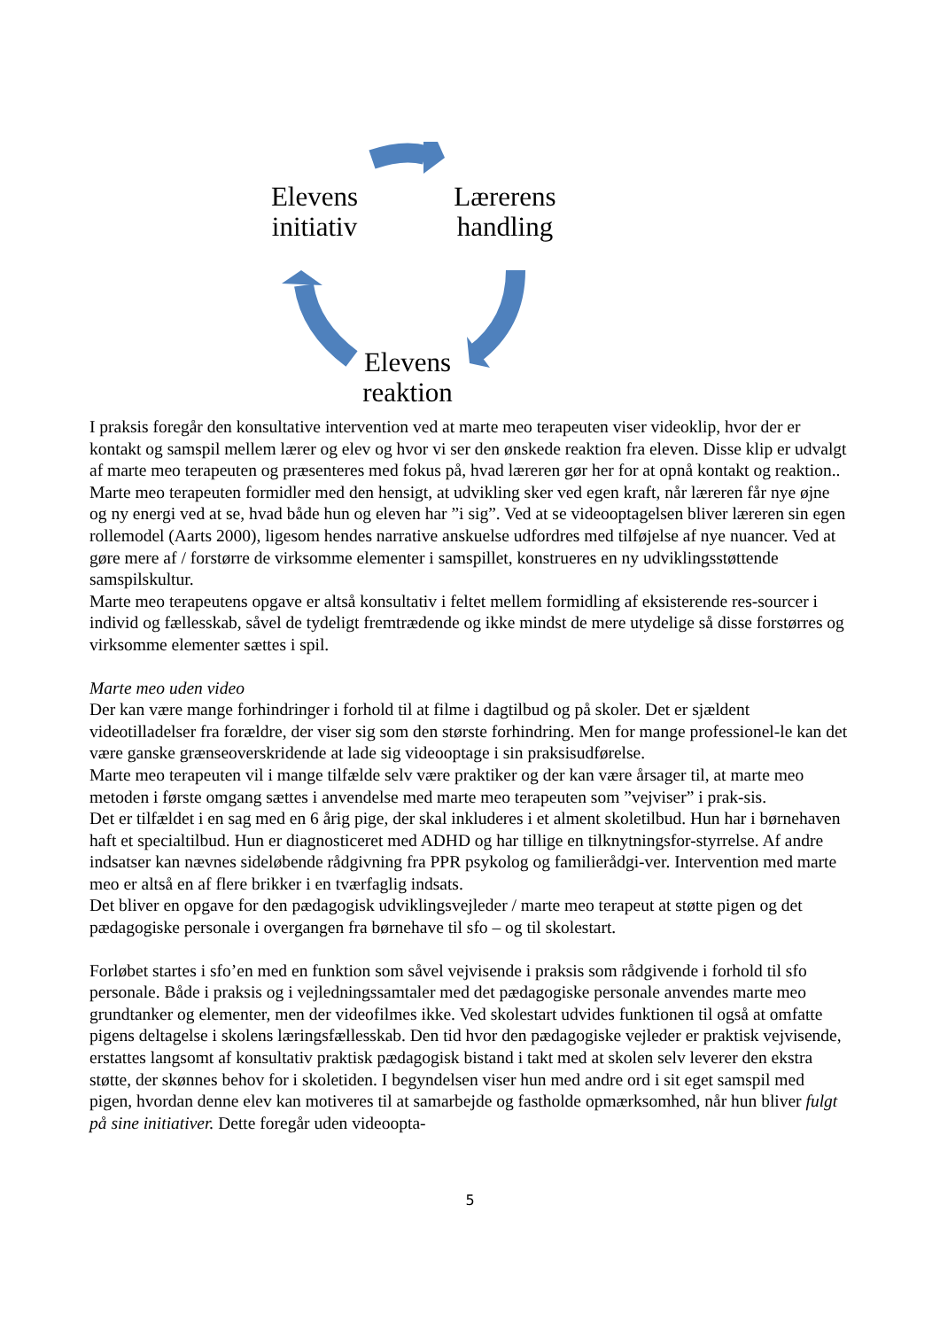Elevens
initiativ
Lærerens
handling
Elevens
reaktion
I praksis foregår den konsultative intervention ved at marte meo terapeuten viser videoklip, hvor der er kontakt og samspil mellem lærer og elev og hvor vi ser den ønskede reaktion fra eleven. Disse klip er udvalgt af marte meo terapeuten og præsenteres med fokus på, hvad læreren gør her for at opnå kontakt og reaktion.. Marte meo terapeuten formidler med den hensigt, at udvikling sker ved egen kraft, når læreren får nye øjne og ny energi ved at se, hvad både hun og eleven har ”i sig”. Ved at se videooptagelsen bliver læreren sin egen rollemodel (Aarts 2000), ligesom hendes narrative anskuelse udfordres med tilføjelse af nye nuancer. Ved at gøre mere af / forstørre de virksomme elementer i samspillet, konstrueres en ny udviklingsstøttende samspilskultur.
Marte meo terapeutens opgave er altså konsultativ i feltet mellem formidling af eksisterende res-sourcer i individ og fællesskab, såvel de tydeligt fremtrædende og ikke mindst de mere utydelige så disse forstørres og virksomme elementer sættes i spil.
Marte meo uden video
Der kan være mange forhindringer i forhold til at filme i dagtilbud og på skoler. Det er sjældent videotilladelser fra forældre, der viser sig som den største forhindring. Men for mange professionel-le kan det være ganske grænseoverskridende at lade sig videooptage i sin praksisudførelse.
Marte meo terapeuten vil i mange tilfælde selv være praktiker og der kan være årsager til, at marte meo metoden i første omgang sættes i anvendelse med marte meo terapeuten som ”vejviser” i prak-sis.
Det er tilfældet i en sag med en 6 årig pige, der skal inkluderes i et alment skoletilbud. Hun har i børnehaven haft et specialtilbud. Hun er diagnosticeret med ADHD og har tillige en tilknytningsfor-styrrelse. Af andre indsatser kan nævnes sideløbende rådgivning fra PPR psykolog og familierådgi-ver. Intervention med marte meo er altså en af flere brikker i en tværfaglig indsats.
Det bliver en opgave for den pædagogisk udviklingsvejleder / marte meo terapeut at støtte pigen og det pædagogiske personale i overgangen fra børnehave til sfo – og til skolestart.
Forløbet startes i sfo’en med en funktion som såvel vejvisende i praksis som rådgivende i forhold til sfo personale. Både i praksis og i vejledningssamtaler med det pædagogiske personale anvendes marte meo grundtanker og elementer, men der videofilmes ikke. Ved skolestart udvides funktionen til også at omfatte pigens deltagelse i skolens læringsfællesskab. Den tid hvor den pædagogiske vejleder er praktisk vejvisende, erstattes langsomt af konsultativ praktisk pædagogisk bistand i takt med at skolen selv leverer den ekstra støtte, der skønnes behov for i skoletiden. I begyndelsen viser hun med andre ord i sit eget samspil med pigen, hvordan denne elev kan motiveres til at samarbejde og fastholde opmærksomhed, når hun bliver fulgt på sine initiativer. Dette foregår uden videoopta-
5